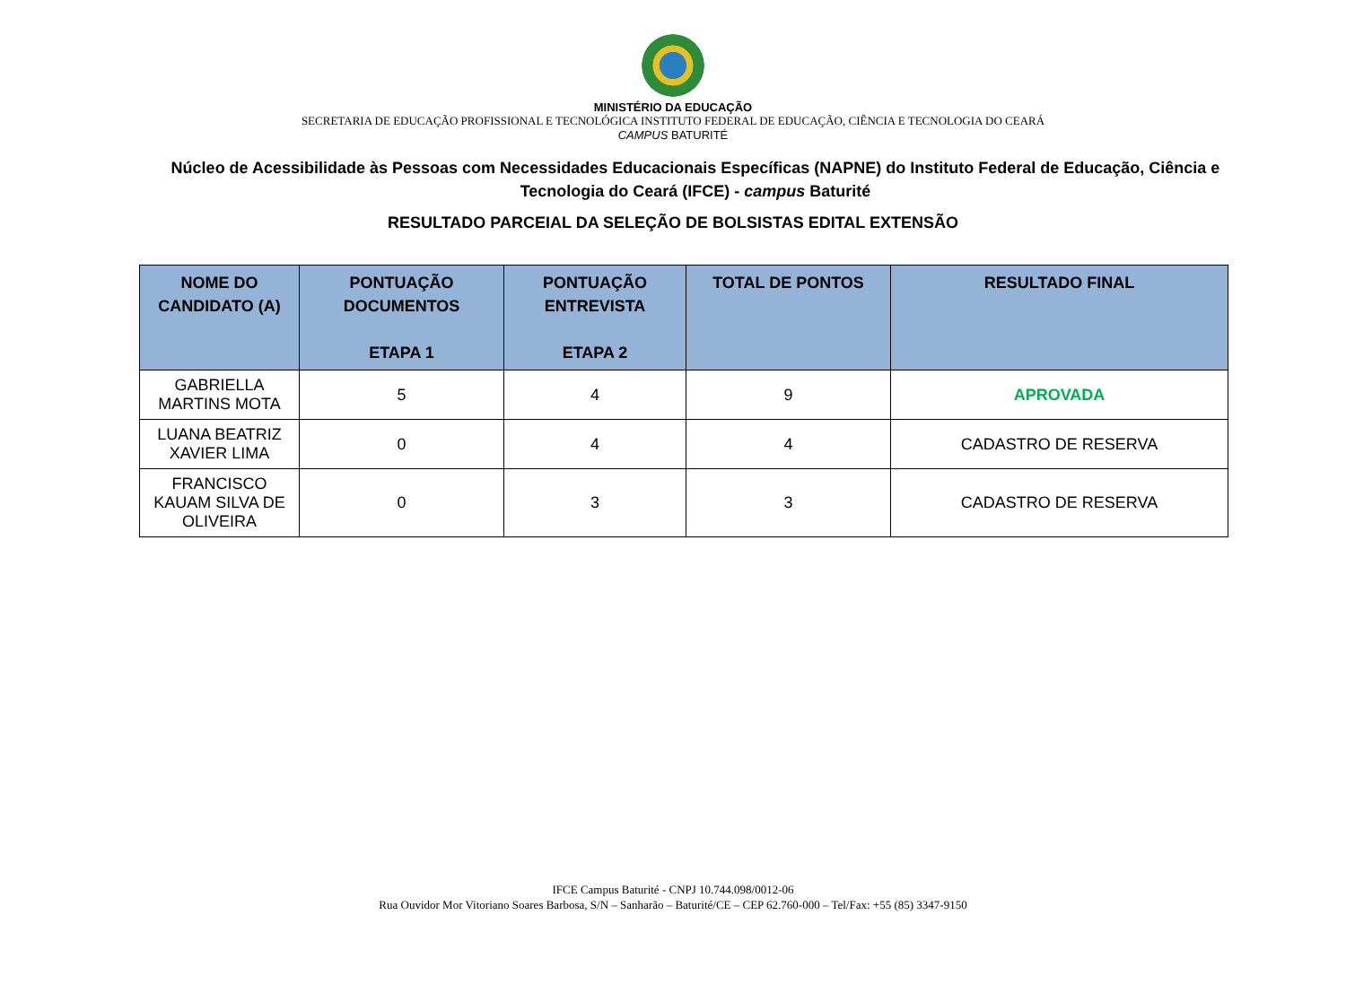MINISTÉRIO DA EDUCAÇÃO
SECRETARIA DE EDUCAÇÃO PROFISSIONAL E TECNOLÓGICA INSTITUTO FEDERAL DE EDUCAÇÃO, CIÊNCIA E TECNOLOGIA DO CEARÁ
CAMPUS BATURITÉ
Núcleo de Acessibilidade às Pessoas com Necessidades Educacionais Específicas (NAPNE) do Instituto Federal de Educação, Ciência e Tecnologia do Ceará (IFCE) - campus Baturité
RESULTADO PARCEIAL DA SELEÇÃO DE BOLSISTAS EDITAL EXTENSÃO
| NOME DO CANDIDATO (A) | PONTUAÇÃO DOCUMENTOS ETAPA 1 | PONTUAÇÃO ENTREVISTA ETAPA 2 | TOTAL DE PONTOS | RESULTADO FINAL |
| --- | --- | --- | --- | --- |
| GABRIELLA MARTINS MOTA | 5 | 4 | 9 | APROVADA |
| LUANA BEATRIZ XAVIER LIMA | 0 | 4 | 4 | CADASTRO DE RESERVA |
| FRANCISCO KAUAM SILVA DE OLIVEIRA | 0 | 3 | 3 | CADASTRO DE RESERVA |
IFCE Campus Baturité - CNPJ 10.744.098/0012-06
Rua Ouvidor Mor Vitoriano Soares Barbosa, S/N – Sanharão – Baturité/CE – CEP 62.760-000 – Tel/Fax: +55 (85) 3347-9150